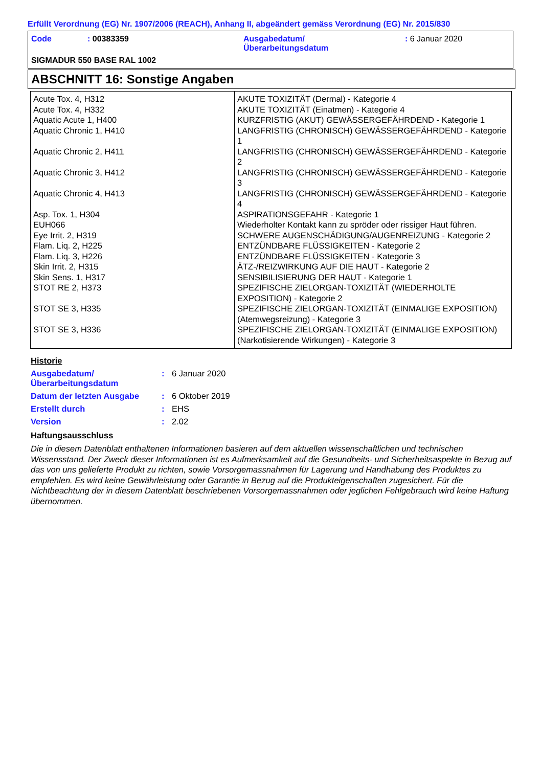Erfüllt Verordnung (EG) Nr. 1907/2006 (REACH), Anhang II, abgeändert gemäss Verordnung (EG) Nr. 2015/830
| Code | : 00383359 | Ausgabedatum/ Überarbeitungsdatum | : 6 Januar 2020 |
SIGMADUR 550 BASE RAL 1002
ABSCHNITT 16: Sonstige Angaben
| Acute Tox. 4, H312 Acute Tox. 4, H332 Aquatic Acute 1, H400 Aquatic Chronic 1, H410 Aquatic Chronic 2, H411 Aquatic Chronic 3, H412 Aquatic Chronic 4, H413 Asp. Tox. 1, H304 EUH066 Eye Irrit. 2, H319 Flam. Liq. 2, H225 Flam. Liq. 3, H226 Skin Irrit. 2, H315 Skin Sens. 1, H317 STOT RE 2, H373 STOT SE 3, H335 STOT SE 3, H336 | AKUTE TOXIZITÄT (Dermal) - Kategorie 4 AKUTE TOXIZITÄT (Einatmen) - Kategorie 4 KURZFRISTIG (AKUT) GEWÄSSERGEFÄHRDEND - Kategorie 1 LANGFRISTIG (CHRONISCH) GEWÄSSERGEFÄHRDEND - Kategorie 1 LANGFRISTIG (CHRONISCH) GEWÄSSERGEFÄHRDEND - Kategorie 2 LANGFRISTIG (CHRONISCH) GEWÄSSERGEFÄHRDEND - Kategorie 3 LANGFRISTIG (CHRONISCH) GEWÄSSERGEFÄHRDEND - Kategorie 4 ASPIRATIONSGEFAHR - Kategorie 1 Wiederholter Kontakt kann zu spröder oder rissiger Haut führen. SCHWERE AUGENSCHÄDIGUNG/AUGENREIZUNG - Kategorie 2 ENTZÜNDBARE FLÜSSIGKEITEN - Kategorie 2 ENTZÜNDBARE FLÜSSIGKEITEN - Kategorie 3 ÄTZ-/REIZWIRKUNG AUF DIE HAUT - Kategorie 2 SENSIBILISIERUNG DER HAUT - Kategorie 1 SPEZIFISCHE ZIELORGAN-TOXIZITÄT (WIEDERHOLTE EXPOSITION) - Kategorie 2 SPEZIFISCHE ZIELORGAN-TOXIZITÄT (EINMALIGE EXPOSITION) (Atemwegsreizung) - Kategorie 3 SPEZIFISCHE ZIELORGAN-TOXIZITÄT (EINMALIGE EXPOSITION) (Narkotisierende Wirkungen) - Kategorie 3 |
Historie
| Ausgabedatum/ Überarbeitungsdatum | : | 6 Januar 2020 |
| Datum der letzten Ausgabe | : | 6 Oktober 2019 |
| Erstellt durch | : | EHS |
| Version | : | 2.02 |
Haftungsausschluss
Die in diesem Datenblatt enthaltenen Informationen basieren auf dem aktuellen wissenschaftlichen und technischen Wissensstand. Der Zweck dieser Informationen ist es Aufmerksamkeit auf die Gesundheits- und Sicherheitsaspekte in Bezug auf das von uns gelieferte Produkt zu richten, sowie Vorsorgemassnahmen für Lagerung und Handhabung des Produktes zu empfehlen. Es wird keine Gewährleistung oder Garantie in Bezug auf die Produkteigenschaften zugesichert. Für die Nichtbeachtung der in diesem Datenblatt beschriebenen Vorsorgemassnahmen oder jeglichen Fehlgebrauch wird keine Haftung übernommen.